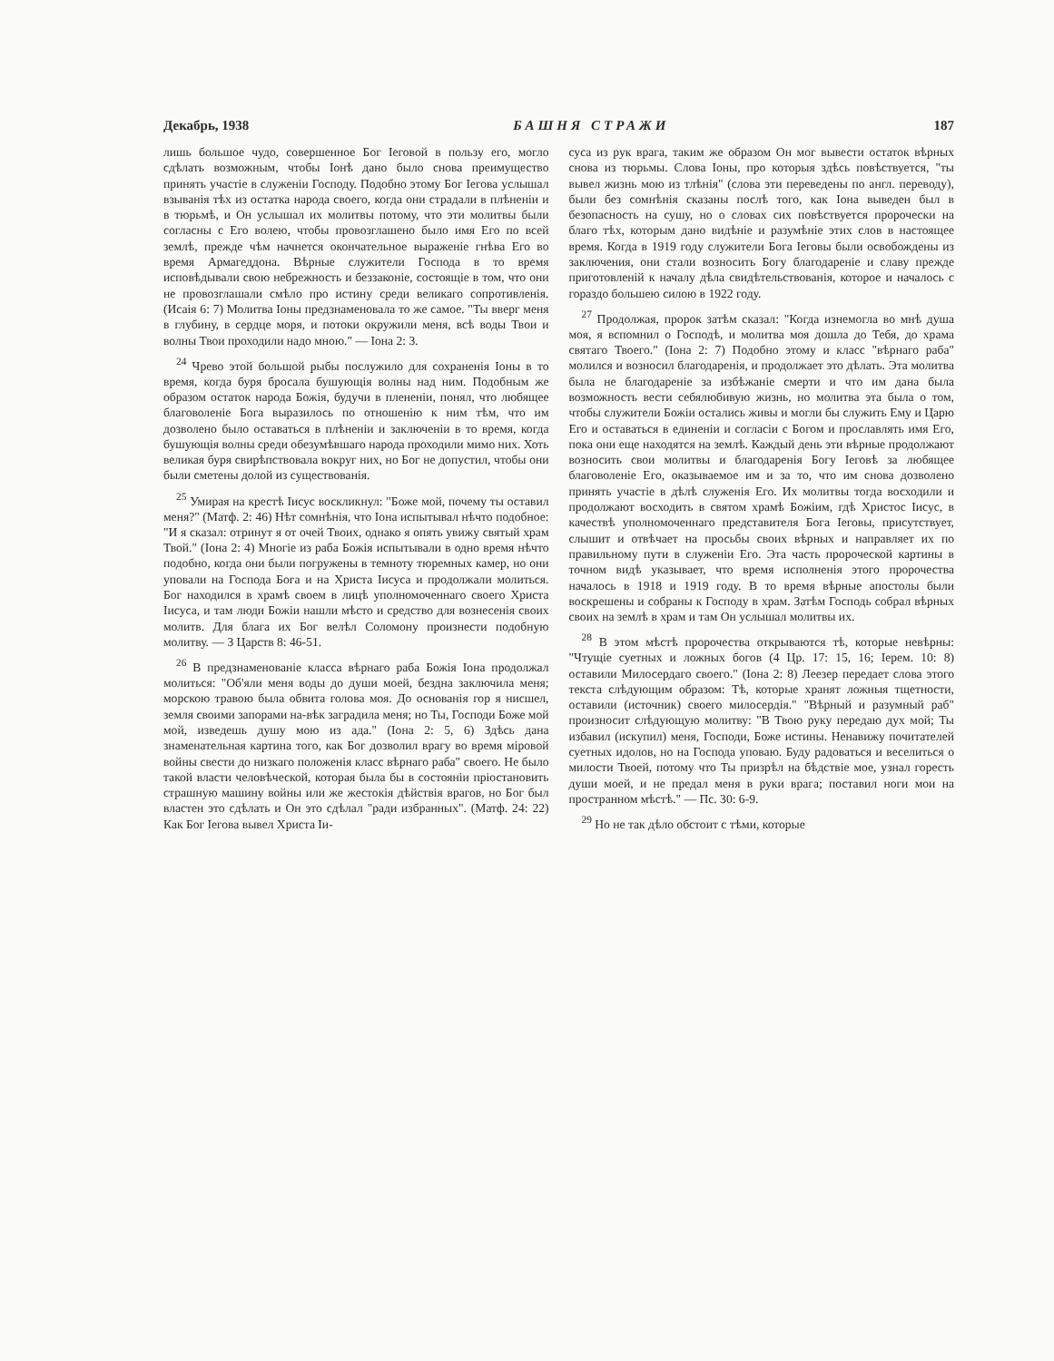Декабрь, 1938 БАШНЯ СТРАЖИ 187
лишь большое чудо, совершенное Бог Iеговой в пользу его, могло сдѣлать возможным, чтобы Iонѣ дано было снова преимущество принять участіе в служеніи Господу. Подобно этому Бог Iегова услышал взыванія тѣх из остатка народа своего, когда они страдали в плѣненіи и в тюрьмѣ, и Он услышал их молитвы потому, что эти молитвы были согласны с Его волею, чтобы провозглашено было имя Его по всей землѣ, прежде чѣм начнется окончательное выраженіе гнѣва Его во время Армагеддона. Вѣрные служители Господа в то время исповѣдывали свою небрежность и беззаконіе, состоящіе в том, что они не провозглашали смѣло про истину среди великаго сопротивленія. (Исаія 6: 7) Молитва Iоны предзнаменовала то же самое. "Ты вверг меня в глубину, в сердце моря, и потоки окружили меня, всѣ воды Твои и волны Твои проходили надо мною." — Iона 2: 3.
<sup>24</sup> Чрево этой большой рыбы послужило для сохраненія Iоны в то время, когда буря бросала бушующія волны над ним. Подобным же образом остаток народа Божія, будучи в плененіи, понял, что любящее благоволеніе Бога выразилось по отношенію к ним тѣм, что им дозволено было оставаться в плѣненіи и заключеніи в то время, когда бушующія волны среди обезумѣвшаго народа проходили мимо них. Хоть великая буря свирѣпствовала вокруг них, но Бог не допустил, чтобы они были сметены долой из существованія.
<sup>25</sup> Умирая на крестѣ Iисус воскликнул: "Боже мой, почему ты оставил меня?" (Матф. 2: 46) Нѣт сомнѣнія, что Iона испытывал нѣчто подобное: "И я сказал: отринут я от очей Твоих, однако я опять увижу святый храм Твой." (Iона 2: 4) Многіе из раба Божія испытывали в одно время нѣчто подобно, когда они были погружены в темноту тюремных камер, но они уповали на Господа Бога и на Христа Iисуса и продолжали молиться. Бог находился в храмѣ своем в лицѣ уполномоченнаго своего Христа Iисуса, и там люди Божіи нашли мѣсто и средство для вознесенія своих молитв. Для блага их Бог велѣл Соломону произнести подобную молитву. — 3 Царств 8: 46-51.
<sup>26</sup> В предзнаменованіе класса вѣрнаго раба Божія Iона продолжал молиться: "Об'яли меня воды до души моей, бездна заключила меня; морскою травою была обвита голова моя. До основанія гор я нисшел, земля своими запорами на-вѣк заградила меня; но Ты, Господи Боже мой мой, изведешь душу мою из ада." (Iона 2: 5, 6) Здѣсь дана знаменательная картина того, как Бог дозволил врагу во время міровой войны свести до низкаго положенія класс вѣрнаго раба" своего. Не было такой власти человѣческой, которая была бы в состояніи пріостановить страшную машину войны или же жестокія дѣйствія врагов, но Бог был властен это сдѣлать и Он это сдѣлал "ради избранных". (Матф. 24: 22) Как Бог Iегова вывел Христа Iи-
суса из рук врага, таким же образом Он мог вывести остаток вѣрных снова из тюрьмы. Слова Iоны, про которыя здѣсь повѣствуется, "ты вывел жизнь мою из тлѣнія" (слова эти переведены по англ. переводу), были без сомнѣнія сказаны послѣ того, как Iона выведен был в безопасность на сушу, но о словах сих повѣствуется пророчески на благо тѣх, которым дано видѣніе и разумѣніе этих слов в настоящее время. Когда в 1919 году служители Бога Iеговы были освобождены из заключения, они стали возносить Богу благодареніе и славу прежде приготовленій к началу дѣла свидѣтельствованія, которое и началось с гораздо большею силою в 1922 году.
<sup>27</sup> Продолжая, пророк затѣм сказал: "Когда изнемогла во мнѣ душа моя, я вспомнил о Господѣ, и молитва моя дошла до Тебя, до храма святаго Твоего." (Iона 2: 7) Подобно этому и класс "вѣрнаго раба" молился и возносил благодаренія, и продолжает это дѣлать. Эта молитва была не благодареніе за избѣжаніе смерти и что им дана была возможность вести себялюбивую жизнь, но молитва эта была о том, чтобы служители Божіи остались живы и могли бы служить Ему и Царю Его и оставаться в единеніи и согласіи с Богом и прославлять имя Его, пока они еще находятся на землѣ. Каждый день эти вѣрные продолжают возносить свои молитвы и благодаренія Богу Iеговѣ за любящее благоволеніе Его, оказываемое им и за то, что им снова дозволено принять участіе в дѣлѣ служенія Его. Их молитвы тогда восходили и продолжают восходить в святом храмѣ Божіим, гдѣ Христос Iисус, в качествѣ уполномоченнаго представителя Бога Iеговы, присутствует, слышит и отвѣчает на просьбы своих вѣрных и направляет их по правильному пути в служеніи Его. Эта часть пророческой картины в точном видѣ указывает, что время исполненія этого пророчества началось в 1918 и 1919 году. В то время вѣрные апостолы были воскрешены и собраны к Господу в храм. Затѣм Господь собрал вѣрных своих на землѣ в храм и там Он услышал молитвы их.
<sup>28</sup> В этом мѣстѣ пророчества открываются тѣ, которые невѣрны: "Чтущіе суетных и ложных богов (4 Цр. 17: 15, 16; Iерем. 10: 8) оставили Милосердаго своего." (Iона 2: 8) Леезер передает слова этого текста слѣдующим образом: Тѣ, которые хранят ложныя тщетности, оставили (источник) своего милосердія." "Вѣрный и разумный раб" произносит слѣдующую молитву: "В Твою руку передаю дух мой; Ты избавил (искупил) меня, Господи, Боже истины. Ненавижу почитателей суетных идолов, но на Господа уповаю. Буду радоваться и веселиться о милости Твоей, потому что Ты призрѣл на бѣдствіе мое, узнал горесть души моей, и не предал меня в руки врага; поставил ноги мои на пространном мѣстѣ." — Пс. 30: 6-9.
<sup>29</sup> Но не так дѣло обстоит с тѣми, которые